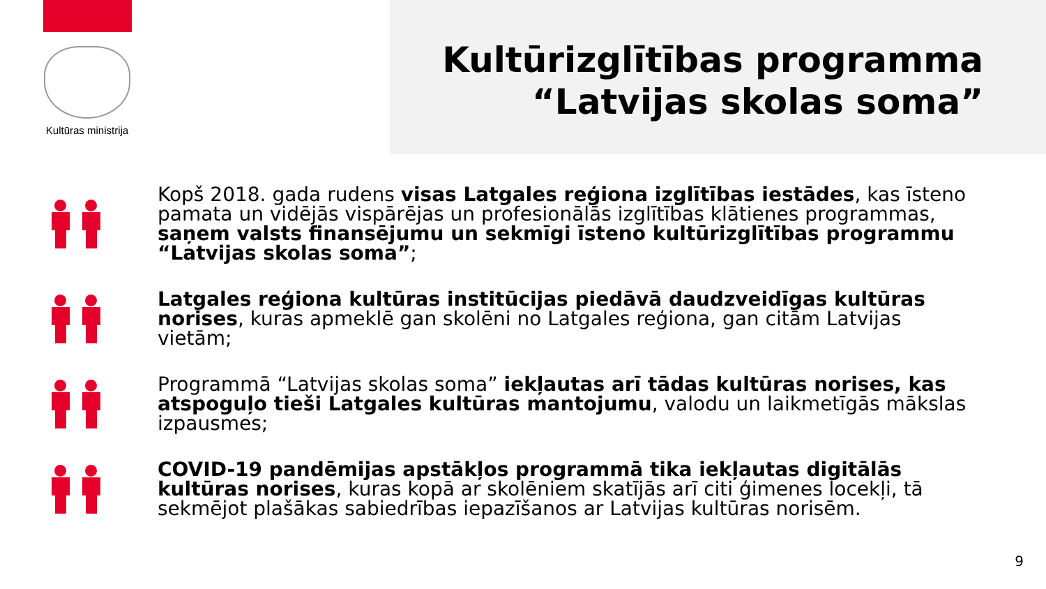Kultūras ministrija
Kultūrizglītības programma
“Latvijas skolas soma”
Kopš 2018. gada rudens visas Latgales reģiona izglītības iestādes, kas īsteno pamata un vidējās vispārējas un profesionālās izglītības klātienes programmas, saņem valsts finansējumu un sekmīgi īsteno kultūrizglītības programmu “Latvijas skolas soma”;
Latgales reģiona kultūras institūcijas piedāvā daudzveidīgas kultūras norises, kuras apmeklē gan skolēni no Latgales reģiona, gan citām Latvijas vietām;
Programmā “Latvijas skolas soma” iekļautas arī tādas kultūras norises, kas atspoguļo tieši Latgales kultūras mantojumu, valodu un laikmetīgās mākslas izpausmes;
COVID-19 pandēmijas apstākļos programmā tika iekļautas digitālās kultūras norises, kuras kopā ar skolēniem skatījās arī citi ģimenes locekļi, tā sekmējot plašākas sabiedrības iepazīšanos ar Latvijas kultūras norisēm.
9